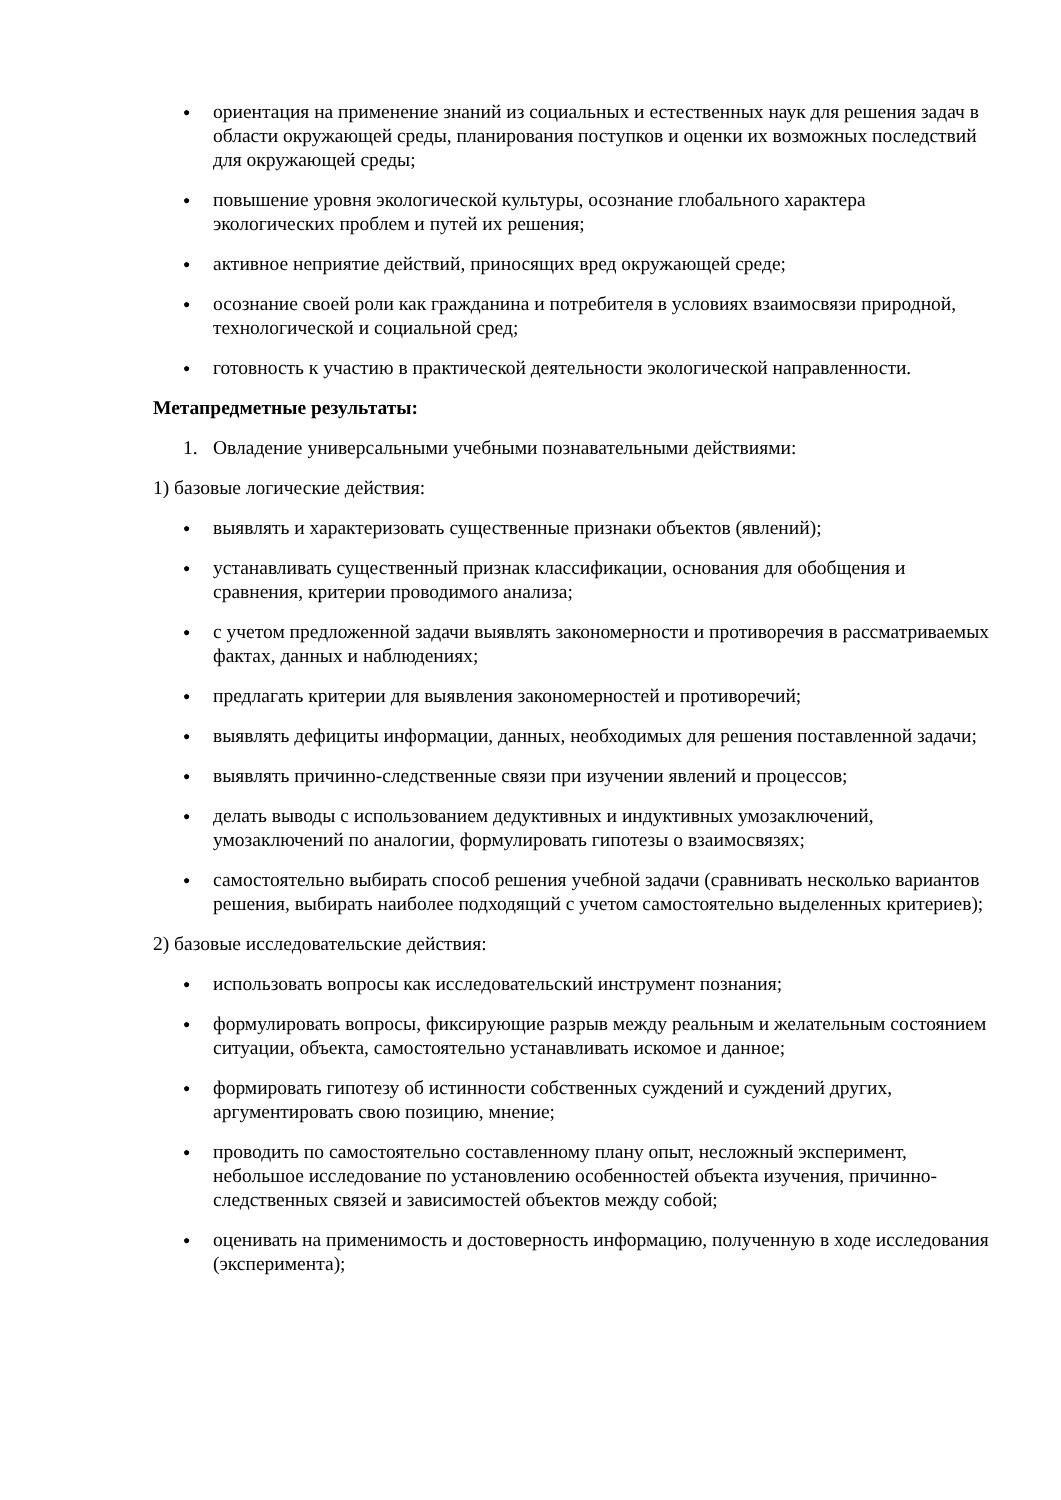● ориентация на применение знаний из социальных и естественных наук для решения задач в области окружающей среды, планирования поступков и оценки их возможных последствий для окружающей среды;
● повышение уровня экологической культуры, осознание глобального характера экологических проблем и путей их решения;
● активное неприятие действий, приносящих вред окружающей среде;
● осознание своей роли как гражданина и потребителя в условиях взаимосвязи природной, технологической и социальной сред;
● готовность к участию в практической деятельности экологической направленности.
Метапредметные результаты:
1. Овладение универсальными учебными познавательными действиями:
1) базовые логические действия:
● выявлять и характеризовать существенные признаки объектов (явлений);
● устанавливать существенный признак классификации, основания для обобщения и сравнения, критерии проводимого анализа;
● с учетом предложенной задачи выявлять закономерности и противоречия в рассматриваемых фактах, данных и наблюдениях;
● предлагать критерии для выявления закономерностей и противоречий;
● выявлять дефициты информации, данных, необходимых для решения поставленной задачи;
● выявлять причинно-следственные связи при изучении явлений и процессов;
● делать выводы с использованием дедуктивных и индуктивных умозаключений, умозаключений по аналогии, формулировать гипотезы о взаимосвязях;
● самостоятельно выбирать способ решения учебной задачи (сравнивать несколько вариантов решения, выбирать наиболее подходящий с учетом самостоятельно выделенных критериев);
2) базовые исследовательские действия:
● использовать вопросы как исследовательский инструмент познания;
● формулировать вопросы, фиксирующие разрыв между реальным и желательным состоянием ситуации, объекта, самостоятельно устанавливать искомое и данное;
● формировать гипотезу об истинности собственных суждений и суждений других, аргументировать свою позицию, мнение;
● проводить по самостоятельно составленному плану опыт, несложный эксперимент, небольшое исследование по установлению особенностей объекта изучения, причинно-следственных связей и зависимостей объектов между собой;
● оценивать на применимость и достоверность информацию, полученную в ходе исследования (эксперимента);